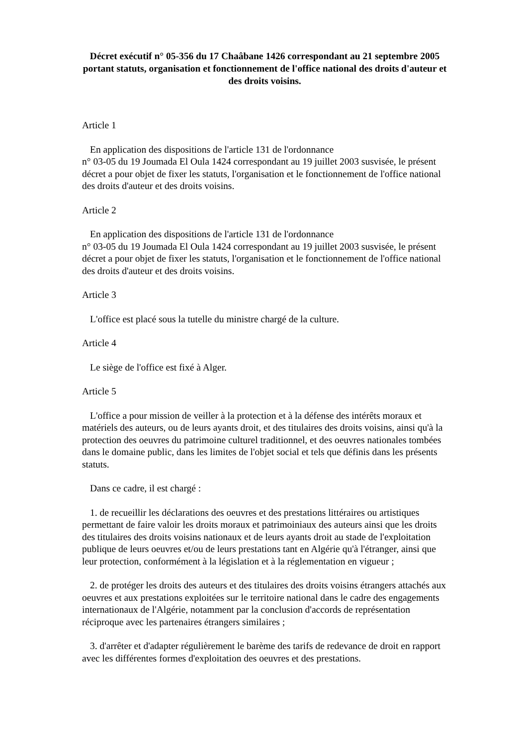Décret exécutif n° 05-356 du 17 Chaâbane 1426 correspondant au 21 septembre 2005 portant statuts, organisation et fonctionnement de l'office national des droits d'auteur et des droits voisins.
Article 1
En application des dispositions de l'article 131 de l'ordonnance
n° 03-05 du 19 Joumada El Oula 1424 correspondant au 19 juillet 2003 susvisée, le présent décret a pour objet de fixer les statuts, l'organisation et le fonctionnement de l'office national des droits d'auteur et des droits voisins.
Article 2
En application des dispositions de l'article 131 de l'ordonnance
n° 03-05 du 19 Joumada El Oula 1424 correspondant au 19 juillet 2003 susvisée, le présent décret a pour objet de fixer les statuts, l'organisation et le fonctionnement de l'office national des droits d'auteur et des droits voisins.
Article 3
L'office est placé sous la tutelle du ministre chargé de la culture.
Article 4
Le siège de l'office est fixé à Alger.
Article 5
L'office a pour mission de veiller à la protection et à la défense des intérêts moraux et matériels des auteurs, ou de leurs ayants droit, et des titulaires des droits voisins, ainsi qu'à la protection des oeuvres du patrimoine culturel traditionnel, et des oeuvres nationales tombées dans le domaine public, dans les limites de l'objet social et tels que définis dans les présents statuts.
Dans ce cadre, il est chargé :
1. de recueillir les déclarations des oeuvres et des prestations littéraires ou artistiques permettant de faire valoir les droits moraux et patrimoiniaux des auteurs ainsi que les droits des titulaires des droits voisins nationaux et de leurs ayants droit au stade de l'exploitation publique de leurs oeuvres et/ou de leurs prestations tant en Algérie qu'à l'étranger, ainsi que leur protection, conformément à la législation et à la réglementation en vigueur ;
2. de protéger les droits des auteurs et des titulaires des droits voisins étrangers attachés aux oeuvres et aux prestations exploitées sur le territoire national dans le cadre des engagements internationaux de l'Algérie, notamment par la conclusion d'accords de représentation réciproque avec les partenaires étrangers similaires ;
3. d'arrêter et d'adapter régulièrement le barème des tarifs de redevance de droit en rapport avec les différentes formes d'exploitation des oeuvres et des prestations.